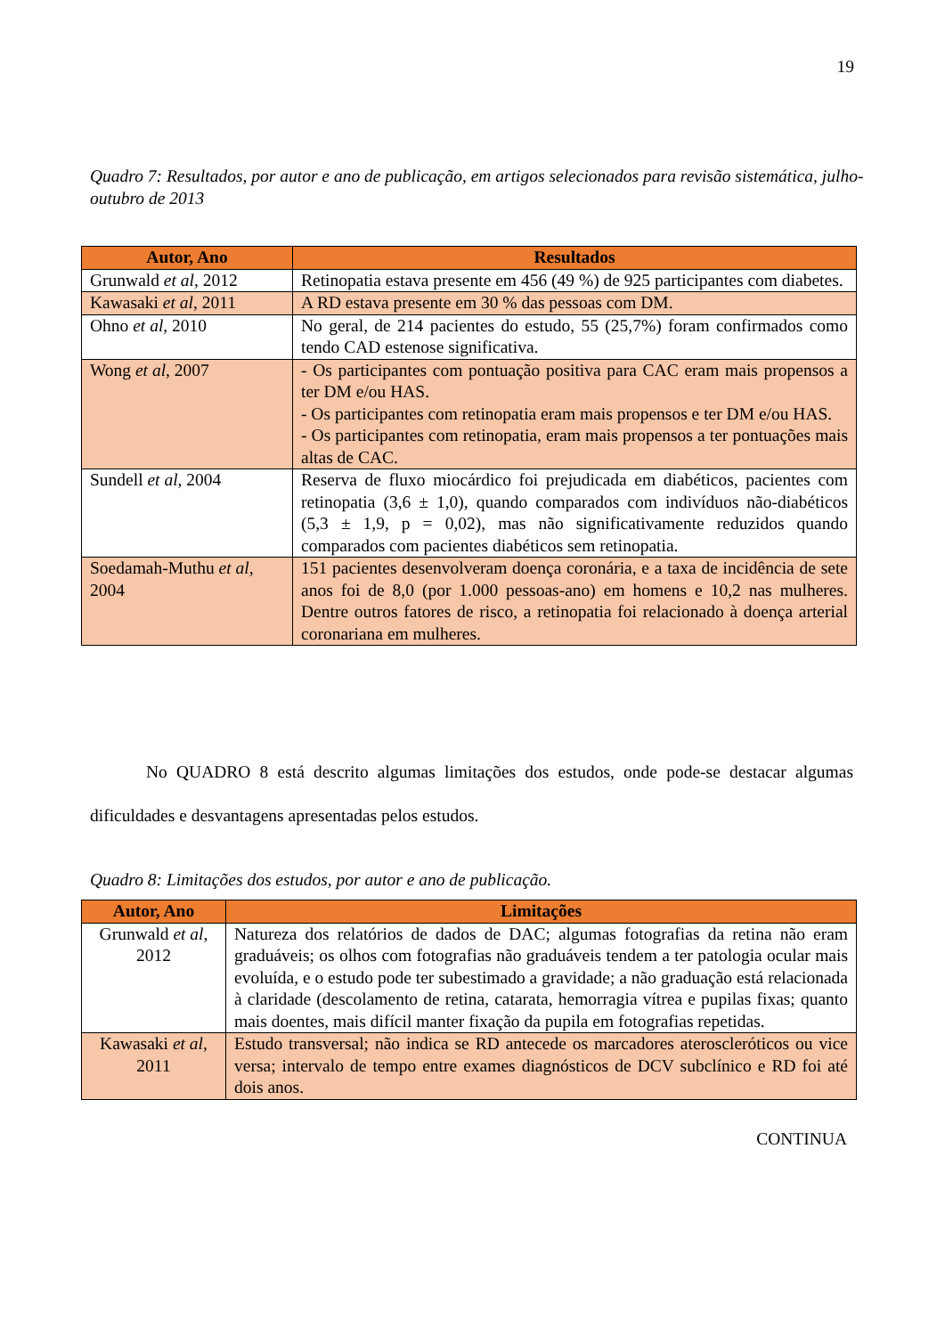19
Quadro 7: Resultados, por autor e ano de publicação, em artigos selecionados para revisão sistemática, julho-outubro de 2013
| Autor, Ano | Resultados |
| --- | --- |
| Grunwald et al , 2012 | Retinopatia estava presente em 456 (49 %) de 925 participantes com diabetes. |
| Kawasaki et al , 2011 | A RD estava presente em 30 % das pessoas com DM. |
| Ohno et al , 2010 | No geral, de 214 pacientes do estudo, 55 (25,7%) foram confirmados como tendo CAD estenose significativa. |
| Wong et al , 2007 | - Os participantes com pontuação positiva para CAC eram mais propensos a ter DM e/ou HAS. - Os participantes com retinopatia eram mais propensos e ter DM e/ou HAS. - Os participantes com retinopatia, eram mais propensos a ter pontuações mais altas de CAC. |
| Sundell et al , 2004 | Reserva de fluxo miocárdico foi prejudicada em diabéticos, pacientes com retinopatia (3,6 ± 1,0), quando comparados com indivíduos não-diabéticos (5,3 ± 1,9, p = 0,02), mas não significativamente reduzidos quando comparados com pacientes diabéticos sem retinopatia. |
| Soedamah-Muthu et al , 2004 | 151 pacientes desenvolveram doença coronária, e a taxa de incidência de sete anos foi de 8,0 (por 1.000 pessoas-ano) em homens e 10,2 nas mulheres. Dentre outros fatores de risco, a retinopatia foi relacionado à doença arterial coronariana em mulheres. |
No QUADRO 8 está descrito algumas limitações dos estudos, onde pode-se destacar algumas dificuldades e desvantagens apresentadas pelos estudos.
Quadro 8: Limitações dos estudos, por autor e ano de publicação.
| Autor, Ano | Limitações |
| --- | --- |
| Grunwald et al , 2012 | Natureza dos relatórios de dados de DAC; algumas fotografias da retina não eram graduáveis; os olhos com fotografias não graduáveis tendem a ter patologia ocular mais evoluída, e o estudo pode ter subestimado a gravidade; a não graduação está relacionada à claridade (descolamento de retina, catarata, hemorragia vítrea e pupilas fixas; quanto mais doentes, mais difícil manter fixação da pupila em fotografias repetidas. |
| Kawasaki et al , 2011 | Estudo transversal; não indica se RD antecede os marcadores ateroscleróticos ou vice versa; intervalo de tempo entre exames diagnósticos de DCV subclínico e RD foi até dois anos. |
CONTINUA